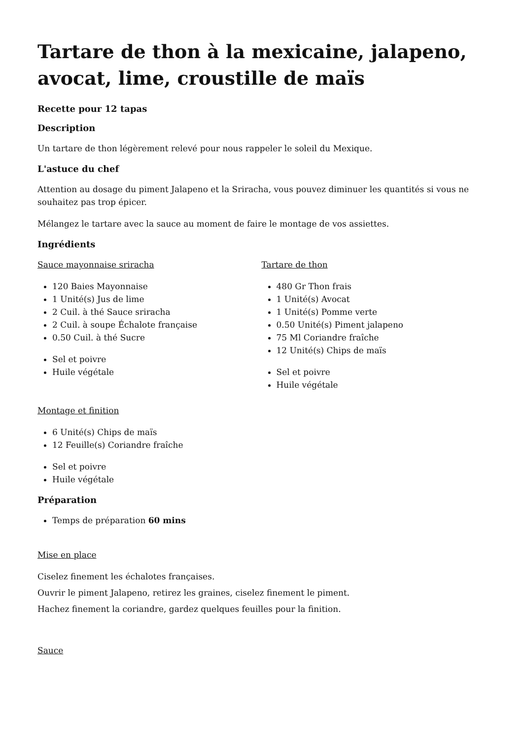Tartare de thon à la mexicaine, jalapeno, avocat, lime, croustille de maïs
Recette pour 12 tapas
Description
Un tartare de thon légèrement relevé pour nous rappeler le soleil du Mexique.
L'astuce du chef
Attention au dosage du piment Jalapeno et la Sriracha, vous pouvez diminuer les quantités si vous ne souhaitez pas trop épicer.
Mélangez le tartare avec la sauce au moment de faire le montage de vos assiettes.
Ingrédients
Sauce mayonnaise sriracha
120 Baies Mayonnaise
1 Unité(s) Jus de lime
2 Cuil. à thé Sauce sriracha
2 Cuil. à soupe Échalote française
0.50 Cuil. à thé Sucre
Sel et poivre
Huile végétale
Tartare de thon
480 Gr Thon frais
1 Unité(s) Avocat
1 Unité(s) Pomme verte
0.50 Unité(s) Piment jalapeno
75 Ml Coriandre fraîche
12 Unité(s) Chips de maïs
Sel et poivre
Huile végétale
Montage et finition
6 Unité(s) Chips de maïs
12 Feuille(s) Coriandre fraîche
Sel et poivre
Huile végétale
Préparation
Temps de préparation 60 mins
Mise en place
Ciselez finement les échalotes françaises.
Ouvrir le piment Jalapeno, retirez les graines, ciselez finement le piment.
Hachez finement la coriandre, gardez quelques feuilles pour la finition.
Sauce